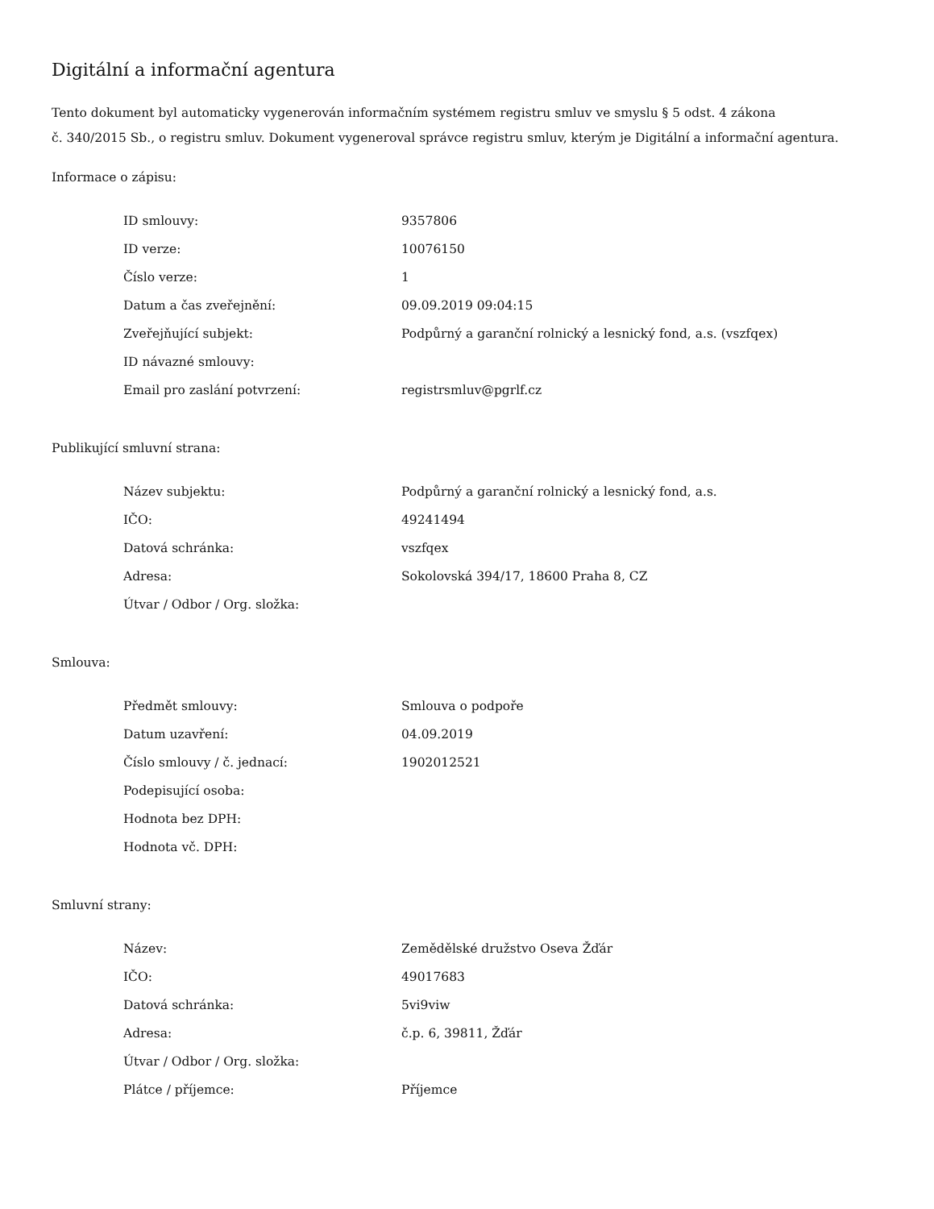Digitální a informační agentura
Tento dokument byl automaticky vygenerován informačním systémem registru smluv ve smyslu § 5 odst. 4 zákona
č. 340/2015 Sb., o registru smluv. Dokument vygeneroval správce registru smluv, kterým je Digitální a informační agentura.
Informace o zápisu:
| ID smlouvy: | 9357806 |
| ID verze: | 10076150 |
| Číslo verze: | 1 |
| Datum a čas zveřejnění: | 09.09.2019 09:04:15 |
| Zveřejňující subjekt: | Podpůrný a garanční rolnický a lesnický fond, a.s. (vszfqex) |
| ID návazné smlouvy: | |
| Email pro zaslání potvrzení: | registrsmluv@pgrlf.cz |
Publikující smluvní strana:
| Název subjektu: | Podpůrný a garanční rolnický a lesnický fond, a.s. |
| IČO: | 49241494 |
| Datová schránka: | vszfqex |
| Adresa: | Sokolovská 394/17, 18600 Praha 8, CZ |
| Útvar / Odbor / Org. složka: | |
Smlouva:
| Předmět smlouvy: | Smlouva o podpoře |
| Datum uzavření: | 04.09.2019 |
| Číslo smlouvy / č. jednací: | 1902012521 |
| Podepisující osoba: | |
| Hodnota bez DPH: | |
| Hodnota vč. DPH: | |
Smluvní strany:
| Název: | Zemědělské družstvo Oseva Žďár |
| IČO: | 49017683 |
| Datová schránka: | 5vi9viw |
| Adresa: | č.p. 6, 39811, Žďár |
| Útvar / Odbor / Org. složka: | |
| Plátce / příjemce: | Příjemce |